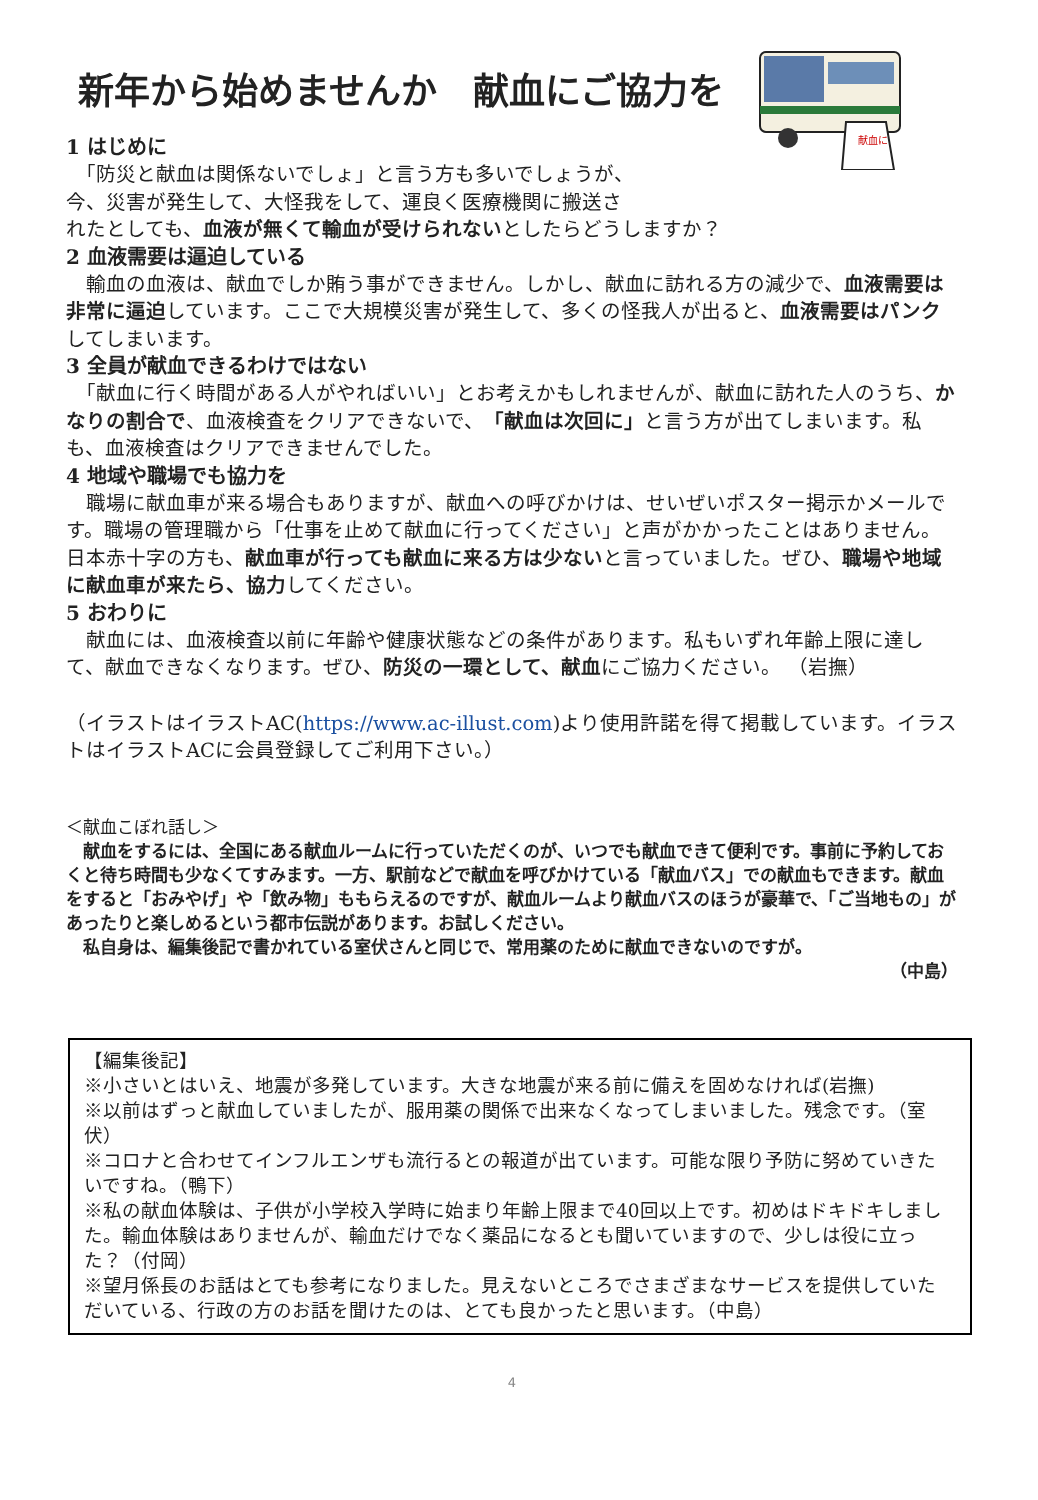献血に
新年から始めませんか　献血にご協力を
1 はじめに
　「防災と献血は関係ないでしょ」と言う方も多いでしょうが、
今、災害が発生して、大怪我をして、運良く医療機関に搬送さ
れたとしても、血液が無くて輸血が受けられないとしたらどうしますか？
2 血液需要は逼迫している
　輸血の血液は、献血でしか賄う事ができません。しかし、献血に訪れる方の減少で、血液需要は非常に逼迫しています。ここで大規模災害が発生して、多くの怪我人が出ると、血液需要はパンクしてしまいます。
3 全員が献血できるわけではない
　「献血に行く時間がある人がやればいい」とお考えかもしれませんが、献血に訪れた人のうち、かなりの割合で、血液検査をクリアできないで、「献血は次回に」と言う方が出てしまいます。私も、血液検査はクリアできませんでした。
4 地域や職場でも協力を
　職場に献血車が来る場合もありますが、献血への呼びかけは、せいぜいポスター掲示かメールです。職場の管理職から「仕事を止めて献血に行ってください」と声がかかったことはありません。日本赤十字の方も、献血車が行っても献血に来る方は少ないと言っていました。ぜひ、職場や地域に献血車が来たら、協力してください。
5 おわりに
　献血には、血液検査以前に年齢や健康状態などの条件があります。私もいずれ年齢上限に達して、献血できなくなります。ぜひ、防災の一環として、献血にご協力ください。 （岩撫）
（イラストはイラストAC(https://www.ac-illust.com)より使用許諾を得て掲載しています。イラストはイラストACに会員登録してご利用下さい。）
＜献血こぼれ話し＞
　献血をするには、全国にある献血ルームに行っていただくのが、いつでも献血できて便利です。事前に予約しておくと待ち時間も少なくてすみます。一方、駅前などで献血を呼びかけている「献血バス」での献血もできます。献血をすると「おみやげ」や「飲み物」ももらえるのですが、献血ルームより献血バスのほうが豪華で、「ご当地もの」があったりと楽しめるという都市伝説があります。お試しください。
　私自身は、編集後記で書かれている室伏さんと同じで、常用薬のために献血できないのですが。
（中島）
【編集後記】
※小さいとはいえ、地震が多発しています。大きな地震が来る前に備えを固めなければ(岩撫)
※以前はずっと献血していましたが、服用薬の関係で出来なくなってしまいました。残念です。（室伏）
※コロナと合わせてインフルエンザも流行るとの報道が出ています。可能な限り予防に努めていきたいですね。（鴨下）
※私の献血体験は、子供が小学校入学時に始まり年齢上限まで40回以上です。初めはドキドキしました。輸血体験はありませんが、輸血だけでなく薬品になるとも聞いていますので、少しは役に立った？（付岡）
※望月係長のお話はとても参考になりました。見えないところでさまざまなサービスを提供していただいている、行政の方のお話を聞けたのは、とても良かったと思います。（中島）
4